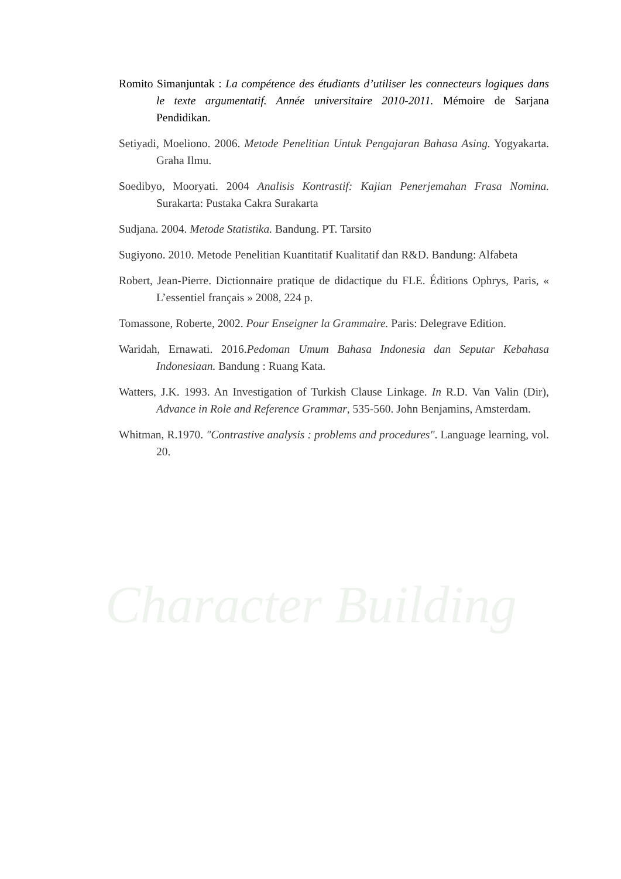Character Building
Romito Simanjuntak : La compétence des étudiants d’utiliser les connecteurs logiques dans le texte argumentatif. Année universitaire 2010-2011. Mémoire de Sarjana Pendidikan.
Setiyadi, Moeliono. 2006. Metode Penelitian Untuk Pengajaran Bahasa Asing. Yogyakarta. Graha Ilmu.
Soedibyo, Mooryati. 2004 Analisis Kontrastif: Kajian Penerjemahan Frasa Nomina. Surakarta: Pustaka Cakra Surakarta
Sudjana. 2004. Metode Statistika. Bandung. PT. Tarsito
Sugiyono. 2010. Metode Penelitian Kuantitatif Kualitatif dan R&D. Bandung: Alfabeta
Robert, Jean-Pierre. Dictionnaire pratique de didactique du FLE. Éditions Ophrys, Paris, « L’essentiel français » 2008, 224 p.
Tomassone, Roberte, 2002. Pour Enseigner la Grammaire. Paris: Delegrave Edition.
Waridah, Ernawati. 2016.Pedoman Umum Bahasa Indonesia dan Seputar Kebahasa Indonesiaan. Bandung : Ruang Kata.
Watters, J.K. 1993. An Investigation of Turkish Clause Linkage. In R.D. Van Valin (Dir), Advance in Role and Reference Grammar, 535-560. John Benjamins, Amsterdam.
Whitman, R.1970. "Contrastive analysis : problems and procedures". Language learning, vol. 20.